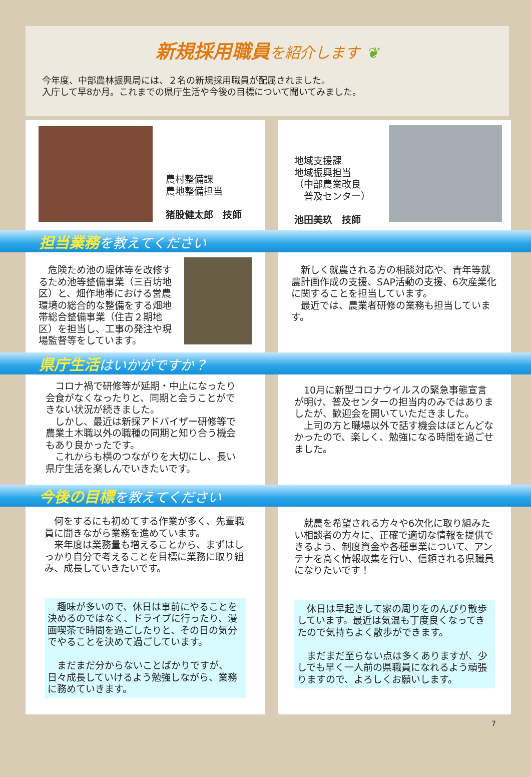新規採用職員を紹介します ❦
今年度、中部農林振興局には、２名の新規採用職員が配属されました。
入庁して早8か月。これまでの県庁生活や今後の目標について聞いてみました。
農村整備課
農地整備担当
猪股健太郎　技師
地域支援課
地域振興担当
（中部農業改良
　普及センター）
池田美玖　技師
担当業務を教えてください
　危険ため池の堤体等を改修するため池等整備事業（三百坊地区）と、畑作地帯における営農環境の総合的な整備をする畑地帯総合整備事業（住吉２期地区）を担当し、工事の発注や現場監督等をしています。
　新しく就農される方の相談対応や、青年等就農計画作成の支援、SAP活動の支援、6次産業化に関することを担当しています。
　最近では、農業者研修の業務も担当しています。
県庁生活はいかがですか？
　コロナ禍で研修等が延期・中止になったり会食がなくなったりと、同期と会うことができない状況が続きました。
　しかし、最近は新採アドバイザー研修等で農業土木職以外の職種の同期と知り合う機会もあり良かったです。
　これからも横のつながりを大切にし、長い県庁生活を楽しんでいきたいです。
　10月に新型コロナウイルスの緊急事態宣言が明け、普及センターの担当内のみではありましたが、歓迎会を開いていただきました。
　上司の方と職場以外で話す機会はほとんどなかったので、楽しく、勉強になる時間を過ごせました。
今後の目標を教えてください
　何をするにも初めてする作業が多く、先輩職員に聞きながら業務を進めています。
　来年度は業務量も増えることから、まずはしっかり自分で考えることを目標に業務に取り組み、成長していきたいです。
　趣味が多いので、休日は事前にやることを決めるのではなく、ドライブに行ったり、漫画喫茶で時間を過ごしたりと、その日の気分でやることを決めて過ごしています。
　まだまだ分からないことばかりですが、日々成長していけるよう勉強しながら、業務に務めていきます。
　就農を希望される方々や6次化に取り組みたい相談者の方々に、正確で適切な情報を提供できるよう、制度資金や各種事業について、アンテナを高く情報収集を行い、信頼される県職員になりたいです！
　休日は早起きして家の周りをのんびり散歩しています。最近は気温も丁度良くなってきたので気持ちよく散歩ができます。
　まだまだ至らない点は多くありますが、少しでも早く一人前の県職員になれるよう頑張りますので、よろしくお願いします。
7